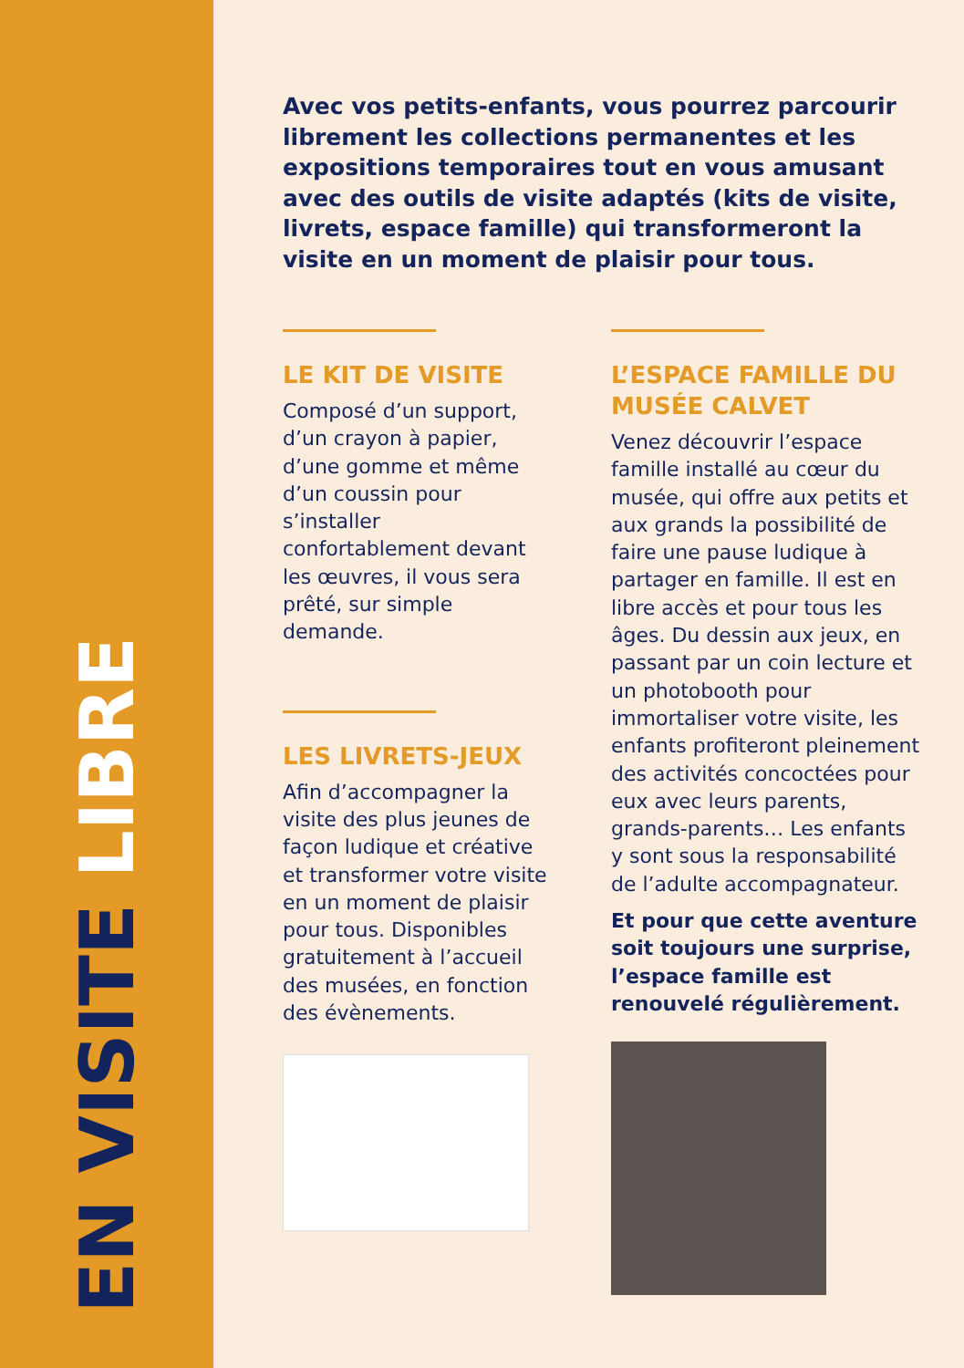EN VISITE LIBRE
Avec vos petits-enfants, vous pourrez parcourir librement les collections permanentes et les expositions temporaires tout en vous amusant avec des outils de visite adaptés (kits de visite, livrets, espace famille) qui transformeront la visite en un moment de plaisir pour tous.
LE KIT DE VISITE
Composé d’un support, d’un crayon à papier, d’une gomme et même d’un coussin pour s’installer confortablement devant les œuvres, il vous sera prêté, sur simple demande.
LES LIVRETS-JEUX
Afin d’accompagner la visite des plus jeunes de façon ludique et créative et transformer votre visite en un moment de plaisir pour tous. Disponibles gratuitement à l’accueil des musées, en fonction des évènements.
L’ESPACE FAMILLE DU MUSÉE CALVET
Venez découvrir l’espace famille installé au cœur du musée, qui offre aux petits et aux grands la possibilité de faire une pause ludique à partager en famille. Il est en libre accès et pour tous les âges. Du dessin aux jeux, en passant par un coin lecture et un photobooth pour immortaliser votre visite, les enfants profiteront pleinement des activités concoctées pour eux avec leurs parents, grands-parents… Les enfants y sont sous la responsabilité de l’adulte accompagnateur.
Et pour que cette aventure soit toujours une surprise, l’espace famille est renouvelé régulièrement.